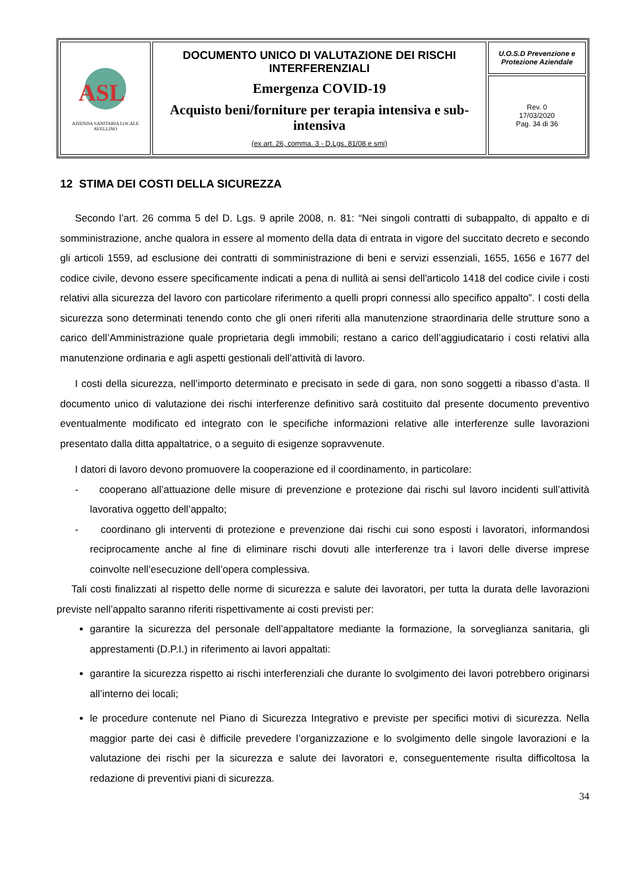| ASL AZIENDA SANITARIA LOCALE AVELLINO | DOCUMENTO UNICO DI VALUTAZIONE DEI RISCHI INTERFERENZIALI Emergenza COVID-19 Acquisto beni/forniture per terapia intensiva e sub-intensiva (ex art. 26, comma. 3 - D.Lgs. 81/08 e smi) | U.O.S.D Prevenzione e Protezione Aziendale |
| | | Rev. 0 17/03/2020 Pag. 34 di 36 |
12 STIMA DEI COSTI DELLA SICUREZZA
Secondo l’art. 26 comma 5 del D. Lgs. 9 aprile 2008, n. 81: “Nei singoli contratti di subappalto, di appalto e di somministrazione, anche qualora in essere al momento della data di entrata in vigore del succitato decreto e secondo gli articoli 1559, ad esclusione dei contratti di somministrazione di beni e servizi essenziali, 1655, 1656 e 1677 del codice civile, devono essere specificamente indicati a pena di nullità ai sensi dell'articolo 1418 del codice civile i costi relativi alla sicurezza del lavoro con particolare riferimento a quelli propri connessi allo specifico appalto”. I costi della sicurezza sono determinati tenendo conto che gli oneri riferiti alla manutenzione straordinaria delle strutture sono a carico dell’Amministrazione quale proprietaria degli immobili; restano a carico dell’aggiudicatario i costi relativi alla manutenzione ordinaria e agli aspetti gestionali dell’attività di lavoro.
I costi della sicurezza, nell’importo determinato e precisato in sede di gara, non sono soggetti a ribasso d’asta. Il documento unico di valutazione dei rischi interferenze definitivo sarà costituito dal presente documento preventivo eventualmente modificato ed integrato con le specifiche informazioni relative alle interferenze sulle lavorazioni presentato dalla ditta appaltatrice, o a seguito di esigenze sopravvenute.
I datori di lavoro devono promuovere la cooperazione ed il coordinamento, in particolare:
- cooperano all’attuazione delle misure di prevenzione e protezione dai rischi sul lavoro incidenti sull’attività lavorativa oggetto dell’appalto;
- coordinano gli interventi di protezione e prevenzione dai rischi cui sono esposti i lavoratori, informandosi reciprocamente anche al fine di eliminare rischi dovuti alle interferenze tra i lavori delle diverse imprese coinvolte nell’esecuzione dell’opera complessiva.
Tali costi finalizzati al rispetto delle norme di sicurezza e salute dei lavoratori, per tutta la durata delle lavorazioni previste nell’appalto saranno riferiti rispettivamente ai costi previsti per:
garantire la sicurezza del personale dell’appaltatore mediante la formazione, la sorveglianza sanitaria, gli apprestamenti (D.P.I.) in riferimento ai lavori appaltati:
garantire la sicurezza rispetto ai rischi interferenziali che durante lo svolgimento dei lavori potrebbero originarsi all’interno dei locali;
le procedure contenute nel Piano di Sicurezza Integrativo e previste per specifici motivi di sicurezza. Nella maggior parte dei casi è difficile prevedere l’organizzazione e lo svolgimento delle singole lavorazioni e la valutazione dei rischi per la sicurezza e salute dei lavoratori e, conseguentemente risulta difficoltosa la redazione di preventivi piani di sicurezza.
34